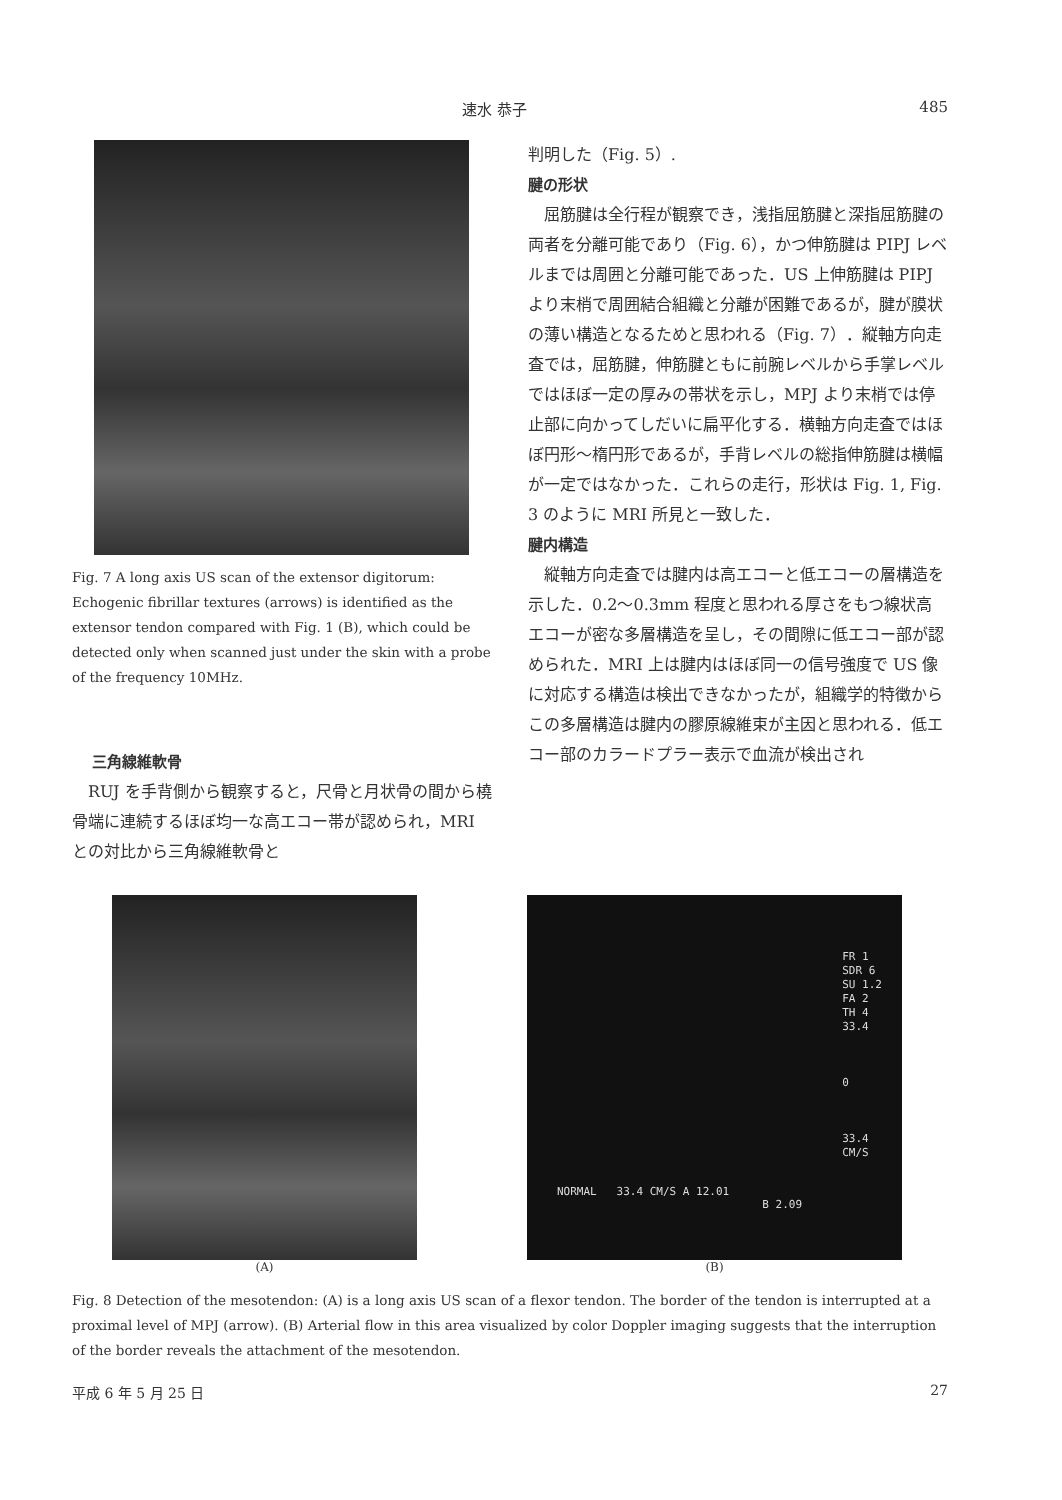速水 恭子 485
Fig. 7 A long axis US scan of the extensor digitorum: Echogenic fibrillar textures (arrows) is identified as the extensor tendon compared with Fig. 1 (B), which could be detected only when scanned just under the skin with a probe of the frequency 10MHz.
三角線維軟骨
RUJ を手背側から観察すると，尺骨と月状骨の間から橈骨端に連続するほぼ均一な高エコー帯が認められ，MRI との対比から三角線維軟骨と
判明した（Fig. 5）.
腱の形状
屈筋腱は全行程が観察でき，浅指屈筋腱と深指屈筋腱の両者を分離可能であり（Fig. 6），かつ伸筋腱は PIPJ レベルまでは周囲と分離可能であった．US 上伸筋腱は PIPJ より末梢で周囲結合組織と分離が困難であるが，腱が膜状の薄い構造となるためと思われる（Fig. 7）．縦軸方向走査では，屈筋腱，伸筋腱ともに前腕レベルから手掌レベルではほぼ一定の厚みの帯状を示し，MPJ より末梢では停止部に向かってしだいに扁平化する．横軸方向走査ではほぼ円形～楕円形であるが，手背レベルの総指伸筋腱は横幅が一定ではなかった．これらの走行，形状は Fig. 1, Fig. 3 のように MRI 所見と一致した．
腱内構造
縦軸方向走査では腱内は高エコーと低エコーの層構造を示した．0.2～0.3mm 程度と思われる厚さをもつ線状高エコーが密な多層構造を呈し，その間隙に低エコー部が認められた．MRI 上は腱内はほぼ同一の信号強度で US 像に対応する構造は検出できなかったが，組織学的特徴からこの多層構造は腱内の膠原線維束が主因と思われる．低エコー部のカラードプラー表示で血流が検出され
(A)
FR 1
SDR 6
SU 1.2
FA 2
TH 4
33.4
0
33.4
CM/S
NORMAL 33.4 CM/S A 12.01
B 2.09
(B)
Fig. 8 Detection of the mesotendon: (A) is a long axis US scan of a flexor tendon. The border of the tendon is interrupted at a proximal level of MPJ (arrow). (B) Arterial flow in this area visualized by color Doppler imaging suggests that the interruption of the border reveals the attachment of the mesotendon.
平成 6 年 5 月 25 日 27